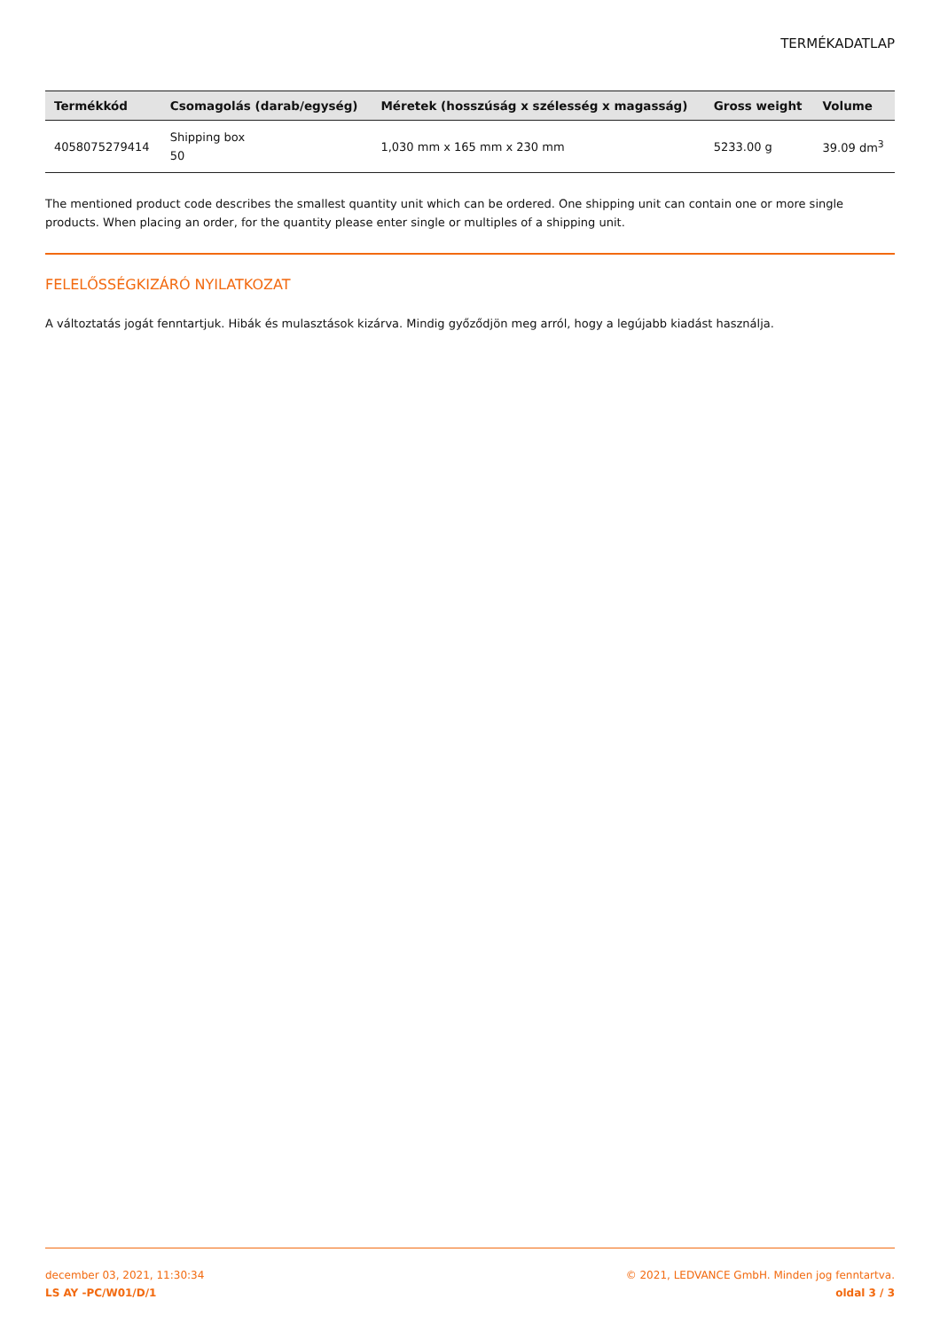TERMÉKADATLAP
| Termékkód | Csomagolás (darab/egység) | Méretek (hosszúság x szélesség x magasság) | Gross weight | Volume |
| --- | --- | --- | --- | --- |
| 4058075279414 | Shipping box 50 | 1,030 mm x 165 mm x 230 mm | 5233.00 g | 39.09 dm<sup>3</sup> |
The mentioned product code describes the smallest quantity unit which can be ordered. One shipping unit can contain one or more single products. When placing an order, for the quantity please enter single or multiples of a shipping unit.
FELELŐSSÉGKIZÁRÓ NYILATKOZAT
A változtatás jogát fenntartjuk. Hibák és mulasztások kizárva. Mindig győződjön meg arról, hogy a legújabb kiadást használja.
december 03, 2021, 11:30:34
LS AY -PC/W01/D/1
© 2021, LEDVANCE GmbH. Minden jog fenntartva.
oldal 3 / 3